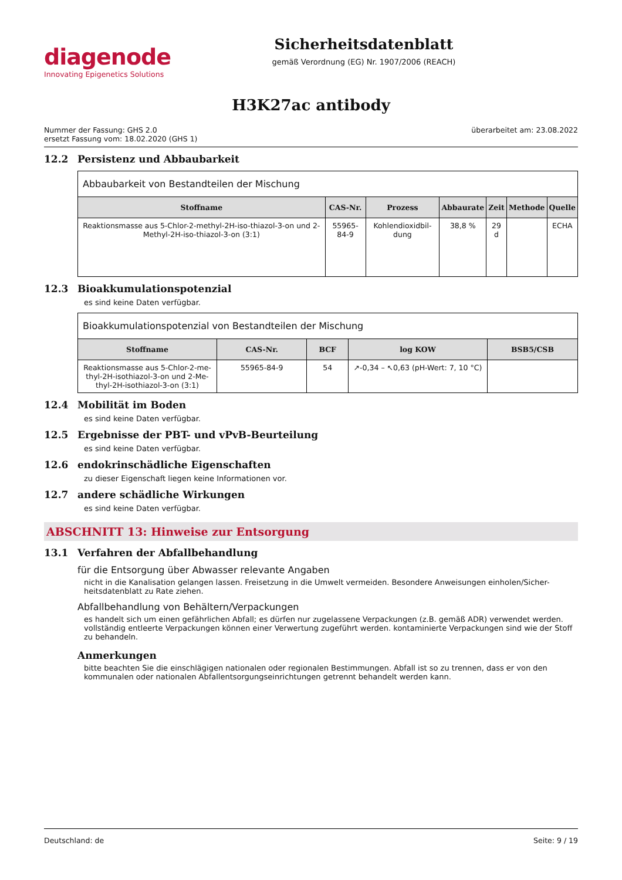diagenode
Innovating Epigenetics Solutions
Sicherheitsdatenblatt
gemäß Verordnung (EG) Nr. 1907/2006 (REACH)
H3K27ac antibody
Nummer der Fassung: GHS 2.0
ersetzt Fassung vom: 18.02.2020 (GHS 1)
überarbeitet am: 23.08.2022
12.2 Persistenz und Abbaubarkeit
| Abbaubarkeit von Bestandteilen der Mischung | | | | | | |
| Stoffname | CAS-Nr. | Prozess | Abbaurate | Zeit | Methode | Quelle |
| Reaktionsmasse aus 5-Chlor-2-methyl-2H-iso-thiazol-3-on und 2-Methyl-2H-iso-thiazol-3-on (3:1) | 55965-84-9 | Kohlendioxidbil-dung | 38,8 % | 29 d | | ECHA |
12.3 Bioakkumulationspotenzial
es sind keine Daten verfügbar.
| Bioakkumulationspotenzial von Bestandteilen der Mischung | | | | |
| Stoffname | CAS-Nr. | BCF | log KOW | BSB5/CSB |
| Reaktionsmasse aus 5-Chlor-2-me-thyl-2H-isothiazol-3-on und 2-Me-thyl-2H-isothiazol-3-on (3:1) | 55965-84-9 | 54 | ↗-0,34 – ↖0,63 (pH-Wert: 7, 10 °C) | |
12.4 Mobilität im Boden
es sind keine Daten verfügbar.
12.5 Ergebnisse der PBT- und vPvB-Beurteilung
es sind keine Daten verfügbar.
12.6 endokrinschädliche Eigenschaften
zu dieser Eigenschaft liegen keine Informationen vor.
12.7 andere schädliche Wirkungen
es sind keine Daten verfügbar.
ABSCHNITT 13: Hinweise zur Entsorgung
13.1 Verfahren der Abfallbehandlung
für die Entsorgung über Abwasser relevante Angaben
nicht in die Kanalisation gelangen lassen. Freisetzung in die Umwelt vermeiden. Besondere Anweisungen einholen/Sicher-heitsdatenblatt zu Rate ziehen.
Abfallbehandlung von Behältern/Verpackungen
es handelt sich um einen gefährlichen Abfall; es dürfen nur zugelassene Verpackungen (z.B. gemäß ADR) verwendet werden. vollständig entleerte Verpackungen können einer Verwertung zugeführt werden. kontaminierte Verpackungen sind wie der Stoff zu behandeln.
Anmerkungen
bitte beachten Sie die einschlägigen nationalen oder regionalen Bestimmungen. Abfall ist so zu trennen, dass er von den kommunalen oder nationalen Abfallentsorgungseinrichtungen getrennt behandelt werden kann.
Deutschland: de Seite: 9 / 19